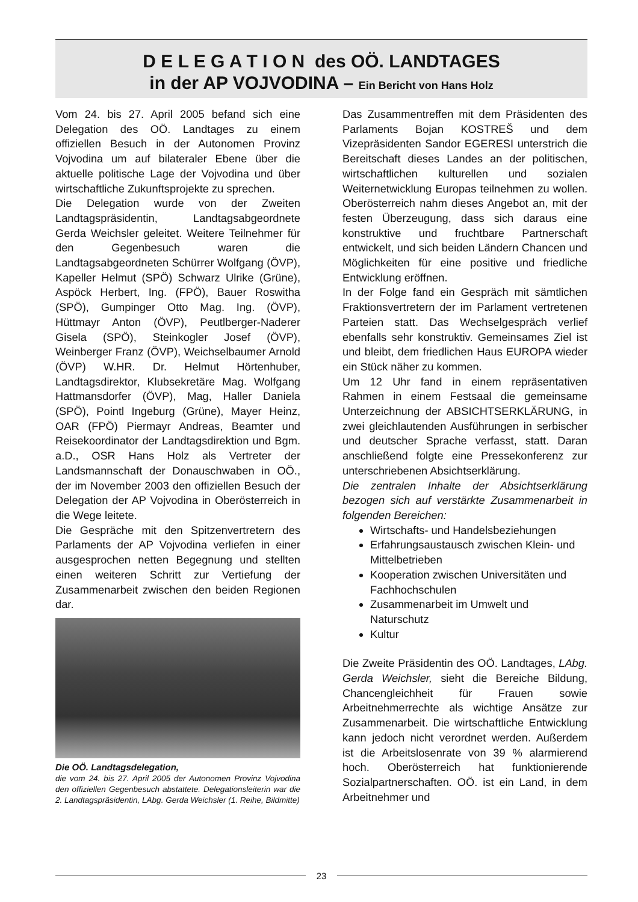D E L E G A T I O N des OÖ. LANDTAGES
in der AP VOJVODINA – Ein Bericht von Hans Holz
Vom 24. bis 27. April 2005 befand sich eine Delegation des OÖ. Landtages zu einem offiziellen Besuch in der Autonomen Provinz Vojvodina um auf bilateraler Ebene über die aktuelle politische Lage der Vojvodina und über wirtschaftliche Zukunftsprojekte zu sprechen.
Die Delegation wurde von der Zweiten Landtagspräsidentin, Landtagsabgeordnete Gerda Weichsler geleitet. Weitere Teilnehmer für den Gegenbesuch waren die Landtagsabgeordneten Schürrer Wolfgang (ÖVP), Kapeller Helmut (SPÖ) Schwarz Ulrike (Grüne), Aspöck Herbert, Ing. (FPÖ), Bauer Roswitha (SPÖ), Gumpinger Otto Mag. Ing. (ÖVP), Hüttmayr Anton (ÖVP), Peutlberger-Naderer Gisela (SPÖ), Steinkogler Josef (ÖVP), Weinberger Franz (ÖVP), Weichselbaumer Arnold (ÖVP) W.HR. Dr. Helmut Hörtenhuber, Landtagsdirektor, Klubsekretäre Mag. Wolfgang Hattmansdorfer (ÖVP), Mag, Haller Daniela (SPÖ), Pointl Ingeburg (Grüne), Mayer Heinz, OAR (FPÖ) Piermayr Andreas, Beamter und Reisekoordinator der Landtagsdirektion und Bgm. a.D., OSR Hans Holz als Vertreter der Landsmannschaft der Donauschwaben in OÖ., der im November 2003 den offiziellen Besuch der Delegation der AP Vojvodina in Oberösterreich in die Wege leitete.
Die Gespräche mit den Spitzenvertretern des Parlaments der AP Vojvodina verliefen in einer ausgesprochen netten Begegnung und stellten einen weiteren Schritt zur Vertiefung der Zusammenarbeit zwischen den beiden Regionen dar.
Die OÖ. Landtagsdelegation,
die vom 24. bis 27. April 2005 der Autonomen Provinz Vojvodina den offiziellen Gegenbesuch abstattete. Delegationsleiterin war die 2. Landtagspräsidentin, LAbg. Gerda Weichsler (1. Reihe, Bildmitte)
Das Zusammentreffen mit dem Präsidenten des Parlaments Bojan KOSTREŠ und dem Vizepräsidenten Sandor EGERESI unterstrich die Bereitschaft dieses Landes an der politischen, wirtschaftlichen kulturellen und sozialen Weiternetwicklung Europas teilnehmen zu wollen. Oberösterreich nahm dieses Angebot an, mit der festen Überzeugung, dass sich daraus eine konstruktive und fruchtbare Partnerschaft entwickelt, und sich beiden Ländern Chancen und Möglichkeiten für eine positive und friedliche Entwicklung eröffnen.
In der Folge fand ein Gespräch mit sämtlichen Fraktionsvertretern der im Parlament vertretenen Parteien statt. Das Wechselgespräch verlief ebenfalls sehr konstruktiv. Gemeinsames Ziel ist und bleibt, dem friedlichen Haus EUROPA wieder ein Stück näher zu kommen.
Um 12 Uhr fand in einem repräsentativen Rahmen in einem Festsaal die gemeinsame Unterzeichnung der ABSICHTSERKLÄRUNG, in zwei gleichlautenden Ausführungen in serbischer und deutscher Sprache verfasst, statt. Daran anschließend folgte eine Pressekonferenz zur unterschriebenen Absichtserklärung.
Die zentralen Inhalte der Absichtserklärung bezogen sich auf verstärkte Zusammenarbeit in folgenden Bereichen:
Wirtschafts- und Handelsbeziehungen
Erfahrungsaustausch zwischen Klein- und Mittelbetrieben
Kooperation zwischen Universitäten und Fachhochschulen
Zusammenarbeit im Umwelt und Naturschutz
Kultur
Die Zweite Präsidentin des OÖ. Landtages, LAbg. Gerda Weichsler, sieht die Bereiche Bildung, Chancengleichheit für Frauen sowie Arbeitnehmerrechte als wichtige Ansätze zur Zusammenarbeit. Die wirtschaftliche Entwicklung kann jedoch nicht verordnet werden. Außerdem ist die Arbeitslosenrate von 39 % alarmierend hoch. Oberösterreich hat funktionierende Sozialpartnerschaften. OÖ. ist ein Land, in dem Arbeitnehmer und
23